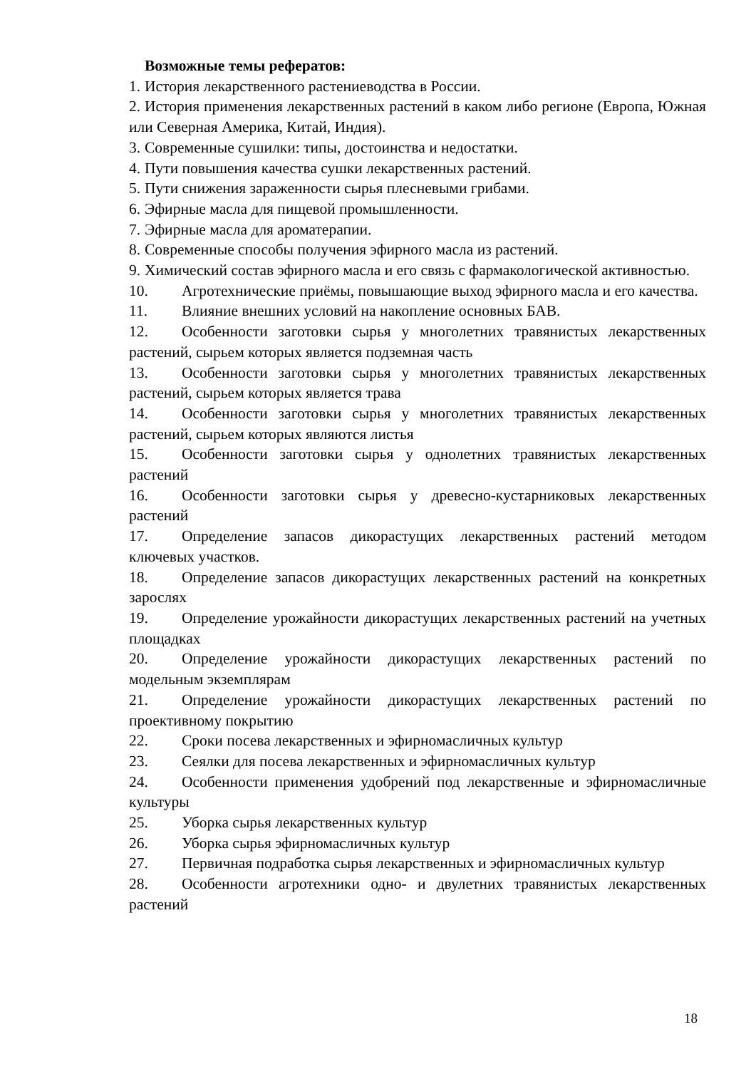Возможные темы рефератов:
1. История лекарственного растениеводства в России.
2. История применения лекарственных растений в каком либо регионе (Европа, Южная или Северная Америка, Китай, Индия).
3. Современные сушилки: типы, достоинства и недостатки.
4. Пути повышения качества сушки лекарственных растений.
5. Пути снижения зараженности сырья плесневыми грибами.
6. Эфирные масла для пищевой промышленности.
7. Эфирные масла для ароматерапии.
8. Современные способы получения эфирного масла из растений.
9. Химический состав эфирного масла и его связь с фармакологической активностью.
10. Агротехнические приёмы, повышающие выход эфирного масла и его качества.
11. Влияние внешних условий на накопление основных БАВ.
12. Особенности заготовки сырья у многолетних травянистых лекарственных растений, сырьем которых является подземная часть
13. Особенности заготовки сырья у многолетних травянистых лекарственных растений, сырьем которых является трава
14. Особенности заготовки сырья у многолетних травянистых лекарственных растений, сырьем которых являются листья
15. Особенности заготовки сырья у однолетних травянистых лекарственных растений
16. Особенности заготовки сырья у древесно-кустарниковых лекарственных растений
17. Определение запасов дикорастущих лекарственных растений методом ключевых участков.
18. Определение запасов дикорастущих лекарственных растений на конкретных зарослях
19. Определение урожайности дикорастущих лекарственных растений на учетных площадках
20. Определение урожайности дикорастущих лекарственных растений по модельным экземплярам
21. Определение урожайности дикорастущих лекарственных растений по проективному покрытию
22. Сроки посева лекарственных и эфирномасличных культур
23. Сеялки для посева лекарственных и эфирномасличных культур
24. Особенности применения удобрений под лекарственные и эфирномасличные культуры
25. Уборка сырья лекарственных культур
26. Уборка сырья эфирномасличных культур
27. Первичная подработка сырья лекарственных и эфирномасличных культур
28. Особенности агротехники одно- и двулетних травянистых лекарственных растений
18